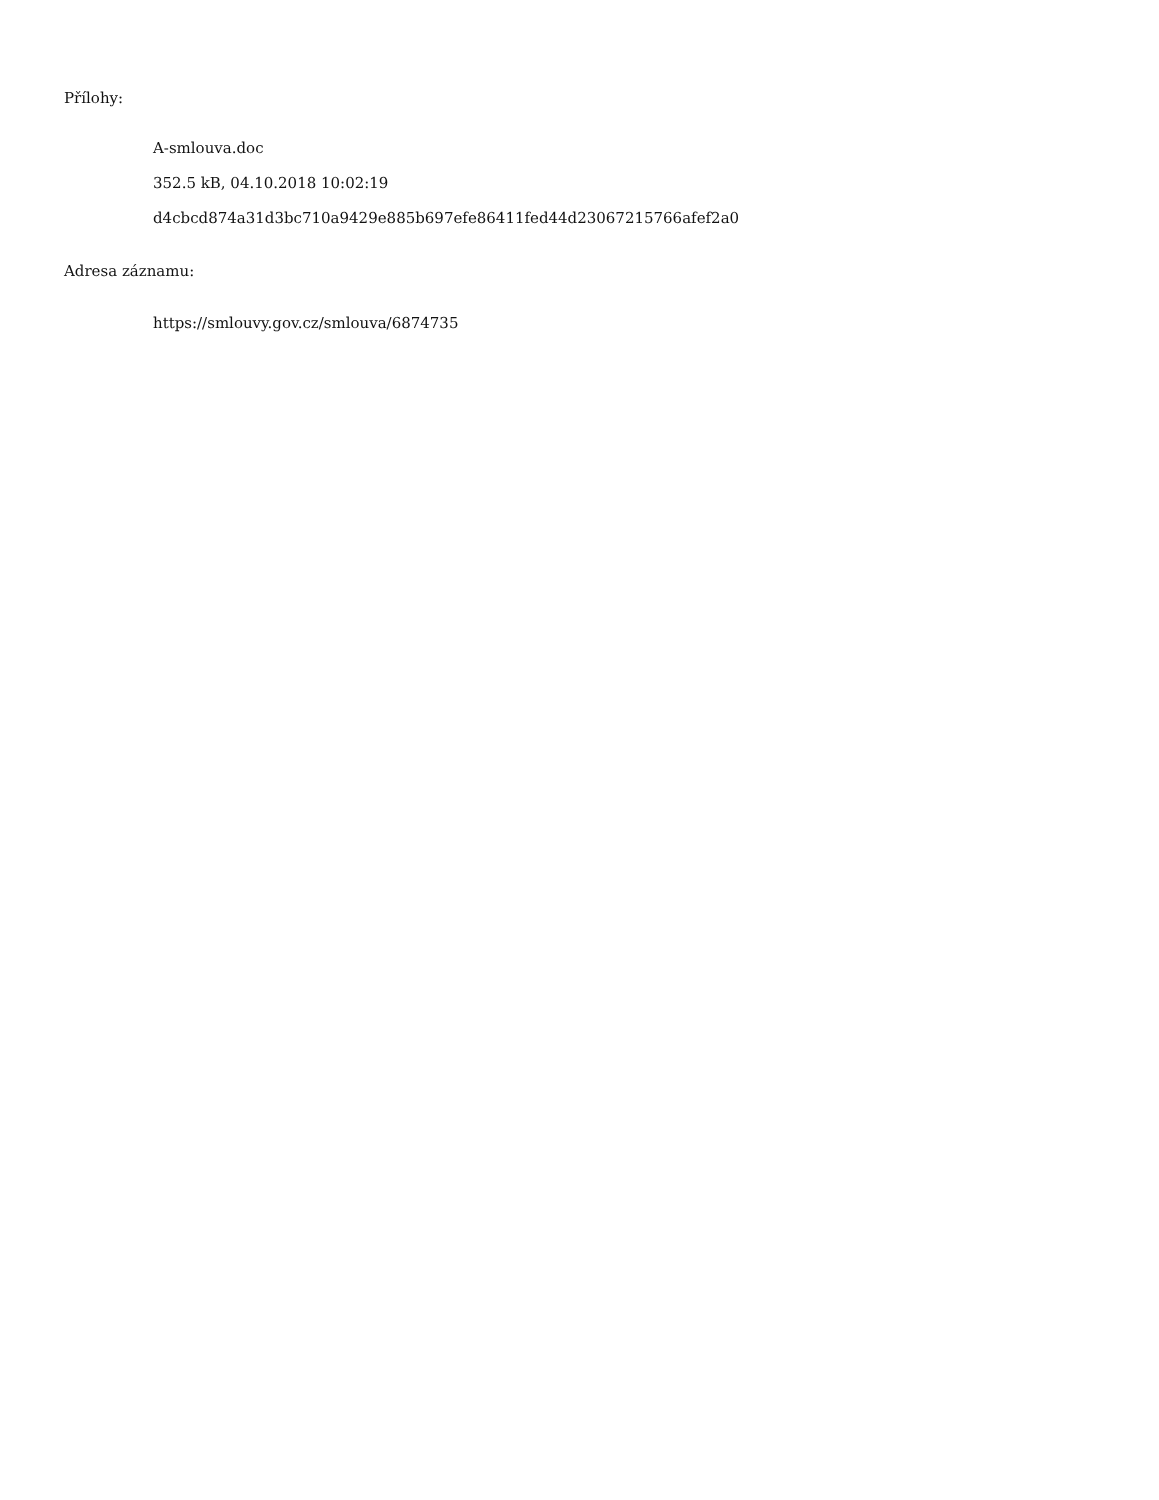Přílohy:
A-smlouva.doc
352.5 kB, 04.10.2018 10:02:19
d4cbcd874a31d3bc710a9429e885b697efe86411fed44d23067215766afef2a0
Adresa záznamu:
https://smlouvy.gov.cz/smlouva/6874735